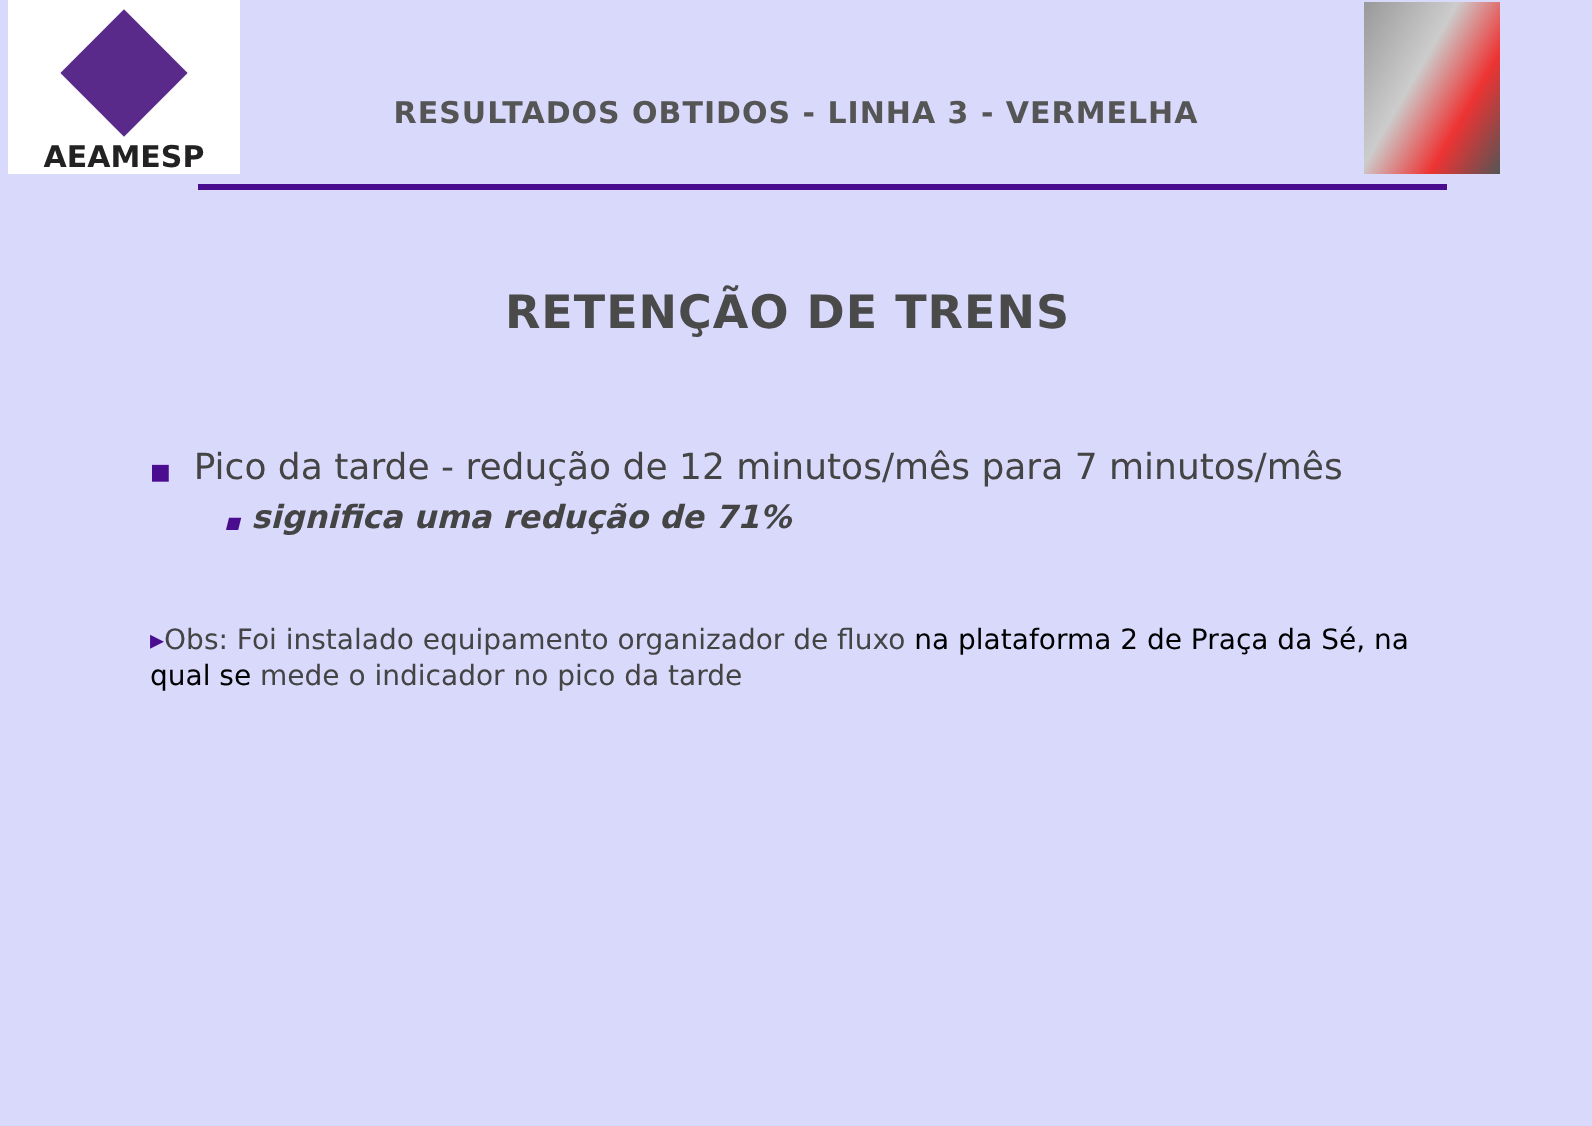AEAMESP
RESULTADOS OBTIDOS - LINHA 3 - VERMELHA
RETENÇÃO DE TRENS
■ Pico da tarde - redução de 12 minutos/mês para 7 minutos/mês
■ significa uma redução de 71%
▸Obs: Foi instalado equipamento organizador de fluxo na plataforma 2 de Praça da Sé, na qual se mede o indicador no pico da tarde